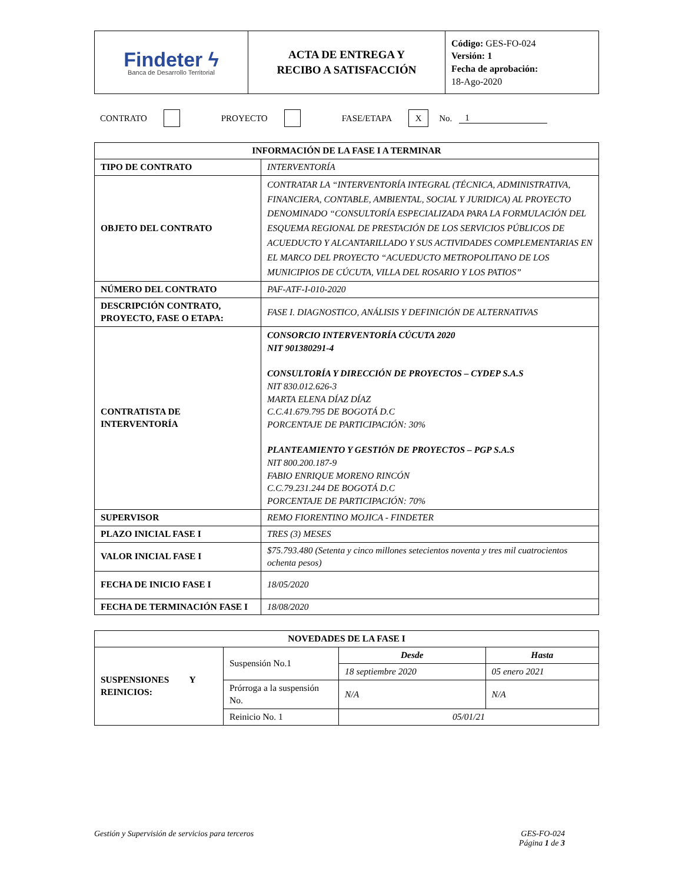| Findeter ϟ Banca de Desarrollo Territorial | ACTA DE ENTREGA Y RECIBO A SATISFACCIÓN | Código: GES-FO-024 Versión: 1 Fecha de aprobación: 18-Ago-2020 |
CONTRATO PROYECTO FASE/ETAPA X No. 1
| INFORMACIÓN DE LA FASE I A TERMINAR | |
| --- | --- |
| TIPO DE CONTRATO | INTERVENTORÍA |
| OBJETO DEL CONTRATO | CONTRATAR LA “INTERVENTORÍA INTEGRAL (TÉCNICA, ADMINISTRATIVA, FINANCIERA, CONTABLE, AMBIENTAL, SOCIAL Y JURIDICA) AL PROYECTO DENOMINADO “CONSULTORÍA ESPECIALIZADA PARA LA FORMULACIÓN DEL ESQUEMA REGIONAL DE PRESTACIÓN DE LOS SERVICIOS PÚBLICOS DE ACUEDUCTO Y ALCANTARILLADO Y SUS ACTIVIDADES COMPLEMENTARIAS EN EL MARCO DEL PROYECTO “ACUEDUCTO METROPOLITANO DE LOS MUNICIPIOS DE CÚCUTA, VILLA DEL ROSARIO Y LOS PATIOS” |
| NÚMERO DEL CONTRATO | PAF-ATF-I-010-2020 |
| DESCRIPCIÓN CONTRATO, PROYECTO, FASE O ETAPA: | FASE I. DIAGNOSTICO, ANÁLISIS Y DEFINICIÓN DE ALTERNATIVAS |
| CONTRATISTA DE INTERVENTORÍA | CONSORCIO INTERVENTORÍA CÚCUTA 2020 NIT 901380291-4 CONSULTORÍA Y DIRECCIÓN DE PROYECTOS – CYDEP S.A.S NIT 830.012.626-3 MARTA ELENA DÍAZ DÍAZ C.C.41.679.795 DE BOGOTÁ D.C PORCENTAJE DE PARTICIPACIÓN: 30% PLANTEAMIENTO Y GESTIÓN DE PROYECTOS – PGP S.A.S NIT 800.200.187-9 FABIO ENRIQUE MORENO RINCÓN C.C.79.231.244 DE BOGOTÁ D.C PORCENTAJE DE PARTICIPACIÓN: 70% |
| SUPERVISOR | REMO FIORENTINO MOJICA - FINDETER |
| PLAZO INICIAL FASE I | TRES (3) MESES |
| VALOR INICIAL FASE I | $75.793.480 (Setenta y cinco millones setecientos noventa y tres mil cuatrocientos ochenta pesos) |
| FECHA DE INICIO FASE I | 18/05/2020 |
| FECHA DE TERMINACIÓN FASE I | 18/08/2020 |
| NOVEDADES DE LA FASE I | | | |
| --- | --- | --- | --- |
| SUSPENSIONES Y REINICIOS: | Suspensión No.1 | Desde | Hasta |
| | | 18 septiembre 2020 | 05 enero 2021 |
| | Prórroga a la suspensión No. | N/A | N/A |
| | Reinicio No. 1 | 05/01/21 | |
Gestión y Supervisión de servicios para terceros GES-FO-024
Página 1 de 3